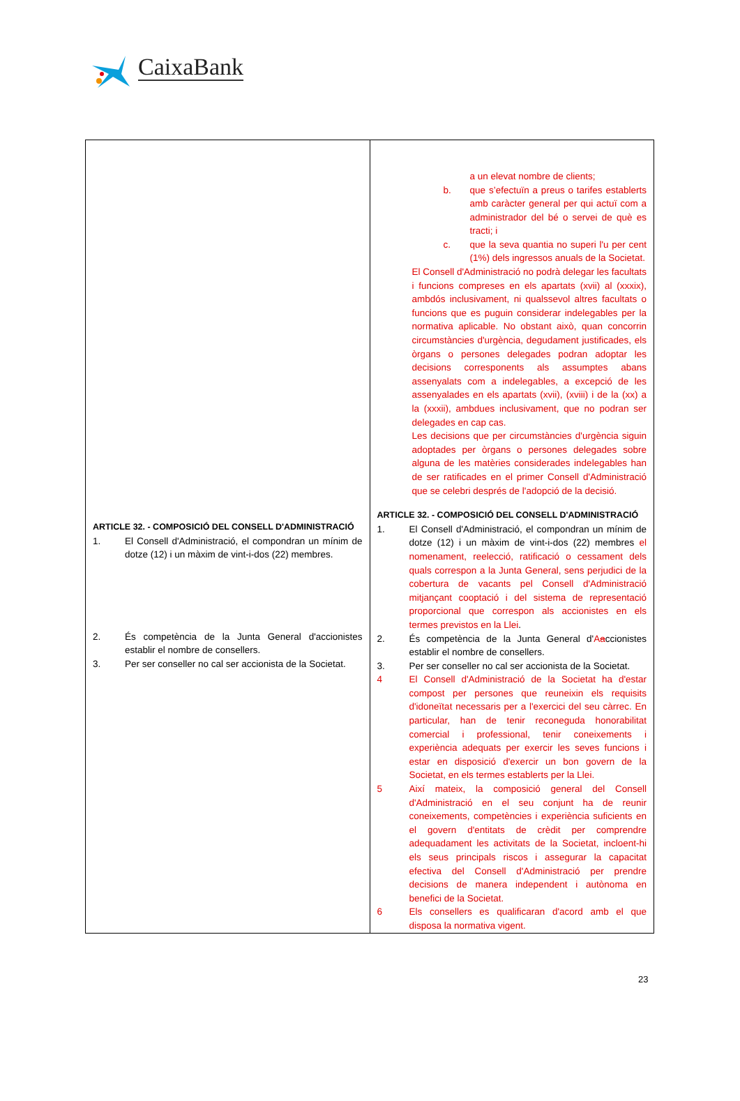CaixaBank
| ARTICLE 32. - COMPOSICIÓ DEL CONSELL D'ADMINISTRACIÓ 1. El Consell d'Administració, el compondran un mínim de dotze (12) i un màxim de vint-i-dos (22) membres. 2. És competència de la Junta General d'accionistes establir el nombre de consellers. 3. Per ser conseller no cal ser accionista de la Societat. | a un elevat nombre de clients; b. que s’efectuïn a preus o tarifes establerts amb caràcter general per qui actuï com a administrador del bé o servei de què es tracti; i c. que la seva quantia no superi l'u per cent (1%) dels ingressos anuals de la Societat. El Consell d'Administració no podrà delegar les facultats i funcions compreses en els apartats (xvii) al (xxxix), ambdós inclusivament, ni qualssevol altres facultats o funcions que es puguin considerar indelegables per la normativa aplicable. No obstant això, quan concorrin circumstàncies d'urgència, degudament justificades, els òrgans o persones delegades podran adoptar les decisions corresponents als assumptes abans assenyalats com a indelegables, a excepció de les assenyalades en els apartats (xvii), (xviii) i de la (xx) a la (xxxii), ambdues inclusivament, que no podran ser delegades en cap cas. Les decisions que per circumstàncies d'urgència siguin adoptades per òrgans o persones delegades sobre alguna de les matèries considerades indelegables han de ser ratificades en el primer Consell d'Administració que se celebri després de l'adopció de la decisió. ARTICLE 32. - COMPOSICIÓ DEL CONSELL D'ADMINISTRACIÓ 1. El Consell d'Administració, el compondran un mínim de dotze (12) i un màxim de vint-i-dos (22) membres el nomenament, reelecció, ratificació o cessament dels quals correspon a la Junta General, sens perjudici de la cobertura de vacants pel Consell d'Administració mitjançant cooptació i del sistema de representació proporcional que correspon als accionistes en els termes previstos en la Llei . 2. És competència de la Junta General d' A a ccionistes establir el nombre de consellers. 3. Per ser conseller no cal ser accionista de la Societat. 4 El Consell d'Administració de la Societat ha d'estar compost per persones que reuneixin els requisits d'idoneïtat necessaris per a l'exercici del seu càrrec. En particular, han de tenir reconeguda honorabilitat comercial i professional, tenir coneixements i experiència adequats per exercir les seves funcions i estar en disposició d'exercir un bon govern de la Societat, en els termes establerts per la Llei. 5 Així mateix, la composició general del Consell d'Administració en el seu conjunt ha de reunir coneixements, competències i experiència suficients en el govern d'entitats de crèdit per comprendre adequadament les activitats de la Societat, incloent-hi els seus principals riscos i assegurar la capacitat efectiva del Consell d'Administració per prendre decisions de manera independent i autònoma en benefici de la Societat. 6 Els consellers es qualificaran d'acord amb el que disposa la normativa vigent. |
23